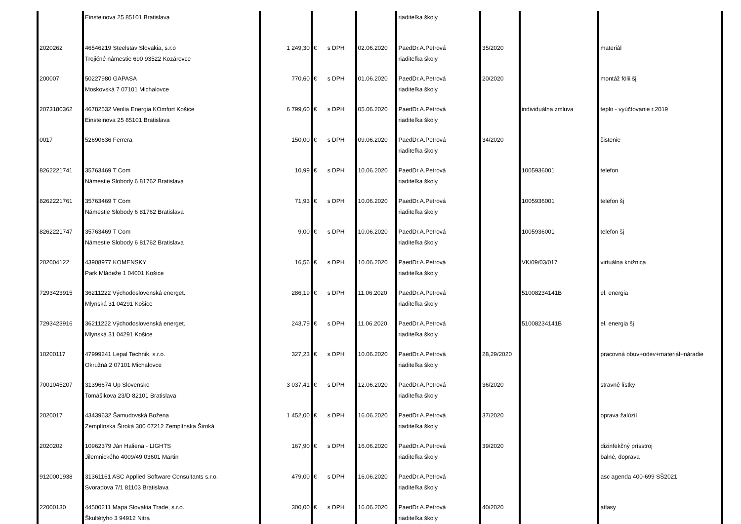| | Einsteinova 25 85101 Bratislava | | | | | riaditeľka školy | | | |
| 2020262 | 46546219 Steelstav Slovakia, s.r.o Trojičné námestie 690 93522 Kozárovce | 1 249,30 | € | s DPH | 02.06.2020 | PaedDr.A.Petrová riaditeľka školy | 35/2020 | | materiál |
| 200007 | 50227980 GAPASA Moskovská 7 07101 Michalovce | 770,60 | € | s DPH | 01.06.2020 | PaedDr.A.Petrová riaditeľka školy | 20/2020 | | montáž fólii šj |
| 2073180362 | 46782532 Veolia Energia KOmfort Košice Einsteinova 25 85101 Bratislava | 6 799,60 | € | s DPH | 05.06.2020 | PaedDr.A.Petrová riaditeľka školy | | individuálna zmluva | teplo - vyúčtovanie r.2019 |
| 0017 | 52690636 Ferrera | 150,00 | € | s DPH | 09.06.2020 | PaedDr.A.Petrová riaditeľka školy | 34/2020 | | čistenie |
| 8262221741 | 35763469 T Com Námestie Slobody 6 81762 Bratislava | 10,99 | € | s DPH | 10.06.2020 | PaedDr.A.Petrová riaditeľka školy | | 1005936001 | telefon |
| 8262221761 | 35763469 T Com Námestie Slobody 6 81762 Bratislava | 71,93 | € | s DPH | 10.06.2020 | PaedDr.A.Petrová riaditeľka školy | | 1005936001 | telefon šj |
| 8262221747 | 35763469 T Com Námestie Slobody 6 81762 Bratislava | 9,00 | € | s DPH | 10.06.2020 | PaedDr.A.Petrová riaditeľka školy | | 1005936001 | telefon šj |
| 202004122 | 43908977 KOMENSKY Park Mládeže 1 04001 Košice | 16,56 | € | s DPH | 10.06.2020 | PaedDr.A.Petrová riaditeľka školy | | VK/09/03/017 | virtuálna knižnica |
| 7293423915 | 36211222 Východoslovenská energet. Mlynská 31 04291 Košice | 286,19 | € | s DPH | 11.06.2020 | PaedDr.A.Petrová riaditeľka školy | | 51008234141B | el. energia |
| 7293423916 | 36211222 Východoslovenská energet. Mlynská 31 04291 Košice | 243,79 | € | s DPH | 11.06.2020 | PaedDr.A.Petrová riaditeľka školy | | 51008234141B | el. energia šj |
| 10200117 | 47999241 Lepal Technik, s.r.o. Okružná 2 07101 Michalovce | 327,23 | € | s DPH | 10.06.2020 | PaedDr.A.Petrová riaditeľka školy | 28,29/2020 | | pracovná obuv+odev+materiál+náradie |
| 7001045207 | 31396674 Up Slovensko Tomášikova 23/D 82101 Bratislava | 3 037,41 | € | s DPH | 12.06.2020 | PaedDr.A.Petrová riaditeľka školy | 36/2020 | | stravné lístky |
| 2020017 | 43439632 Šamudovská Božena Zemplínska Široká 300 07212 Zemplínska Široká | 1 452,00 | € | s DPH | 16.06.2020 | PaedDr.A.Petrová riaditeľka školy | 37/2020 | | oprava žalúzií |
| 2020202 | 10962379 Ján Haliena - LIGHTS Jilemnického 4009/49 03601 Martin | 167,90 | € | s DPH | 16.06.2020 | PaedDr.A.Petrová riaditeľka školy | 39/2020 | | dizinfekčný prísstroj balné, doprava |
| 9120001938 | 31361161 ASC Applied Software Consultants s.r.o. Svoradova 7/1 81103 Bratislava | 479,00 | € | s DPH | 16.06.2020 | PaedDr.A.Petrová riaditeľka školy | | | asc agenda 400-699 SŠ2021 |
| 22000130 | 44500211 Mapa Slovakia Trade, s.r.o. Škultétyho 3 94912 Nitra | 300,00 | € | s DPH | 16.06.2020 | PaedDr.A.Petrová riaditeľka školy | 40/2020 | | atlasy |